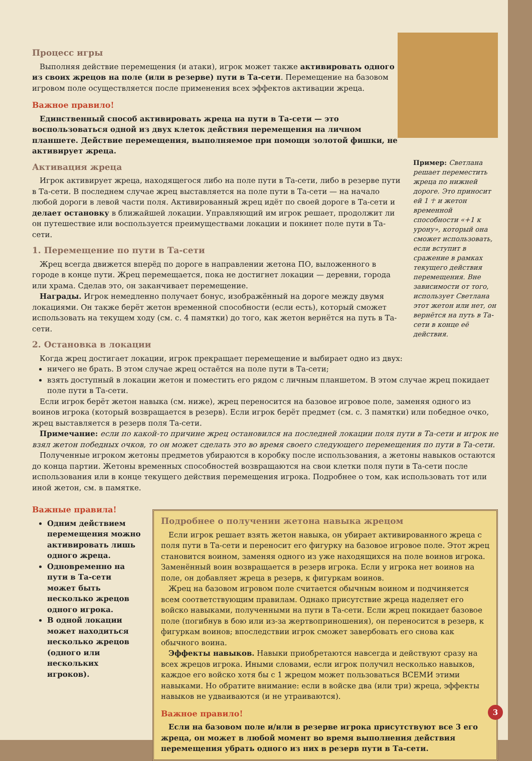Процесс игры
Выполняя действие перемещения (и атаки), игрок может также активировать одного из своих жрецов на поле (или в резерве) пути в Та-сети. Перемещение на базовом игровом поле осуществляется после применения всех эффектов активации жреца.
Важное правило!
Единственный способ активировать жреца на пути в Та-сети — это воспользоваться одной из двух клеток действия перемещения на личном планшете. Действие перемещения, выполняемое при помощи золотой фишки, не активирует жреца.
Активация жреца
Игрок активирует жреца, находящегося либо на поле пути в Та-сети, либо в резерве пути в Та-сети. В последнем случае жрец выставляется на поле пути в Та-сети — на начало любой дороги в левой части поля. Активированный жрец идёт по своей дороге в Та-сети и делает остановку в ближайшей локации. Управляющий им игрок решает, продолжит ли он путешествие или воспользуется преимуществами локации и покинет поле пути в Та-сети.
1. Перемещение по пути в Та-сети
Жрец всегда движется вперёд по дороге в направлении жетона ПО, выложенного в городе в конце пути. Жрец перемещается, пока не достигнет локации — деревни, города или храма. Сделав это, он заканчивает перемещение.
Награды. Игрок немедленно получает бонус, изображённый на дороге между двумя локациями. Он также берёт жетон временной способности (если есть), который сможет использовать на текущем ходу (см. с. 4 памятки) до того, как жетон вернётся на путь в Та-сети.
2. Остановка в локации
Пример: Светлана решает переместить жреца по нижней дороге. Это приносит ей 1 ☥ и жетон временной способности «+1 к урону», который она сможет использовать, если вступит в сражение в рамках текущего действия перемещения. Вне зависимости от того, использует Светлана этот жетон или нет, он вернётся на путь в Та-сети в конце её действия.
Когда жрец достигает локации, игрок прекращает перемещение и выбирает одно из двух:
ничего не брать. В этом случае жрец остаётся на поле пути в Та-сети;
взять доступный в локации жетон и поместить его рядом с личным планшетом. В этом случае жрец покидает поле пути в Та-сети.
Если игрок берёт жетон навыка (см. ниже), жрец переносится на базовое игровое поле, заменяя одного из воинов игрока (который возвращается в резерв). Если игрок берёт предмет (см. с. 3 памятки) или победное очко, жрец выставляется в резерв поля Та-сети.
Примечание: если по какой-то причине жрец остановился на последней локации поля пути в Та-сети и игрок не взял жетон победных очков, то он может сделать это во время своего следующего перемещения по пути в Та-сети.
Полученные игроком жетоны предметов убираются в коробку после использования, а жетоны навыков остаются до конца партии. Жетоны временных способностей возвращаются на свои клетки поля пути в Та-сети после использования или в конце текущего действия перемещения игрока. Подробнее о том, как использовать тот или иной жетон, см. в памятке.
Важные правила!
Одним действием перемещения можно активировать лишь одного жреца.
Одновременно на пути в Та-сети может быть несколько жрецов одного игрока.
В одной локации может находиться несколько жрецов (одного или нескольких игроков).
Подробнее о получении жетона навыка жрецом
Если игрок решает взять жетон навыка, он убирает активированного жреца с поля пути в Та-сети и переносит его фигурку на базовое игровое поле. Этот жрец становится воином, заменяя одного из уже находящихся на поле воинов игрока. Заменённый воин возвращается в резерв игрока. Если у игрока нет воинов на поле, он добавляет жреца в резерв, к фигуркам воинов.
Жрец на базовом игровом поле считается обычным воином и подчиняется всем соответствующим правилам. Однако присутствие жреца наделяет его войско навыками, полученными на пути в Та-сети. Если жрец покидает базовое поле (погибнув в бою или из-за жертвоприношения), он переносится в резерв, к фигуркам воинов; впоследствии игрок сможет завербовать его снова как обычного воина.
Эффекты навыков. Навыки приобретаются навсегда и действуют сразу на всех жрецов игрока. Иными словами, если игрок получил несколько навыков, каждое его войско хотя бы с 1 жрецом может пользоваться ВСЕМИ этими навыками. Но обратите внимание: если в войске два (или три) жреца, эффекты навыков не удваиваются (и не утраиваются).
Важное правило!
Если на базовом поле и/или в резерве игрока присутствуют все 3 его жреца, он может в любой момент во время выполнения действия перемещения убрать одного из них в резерв пути в Та-сети.
3